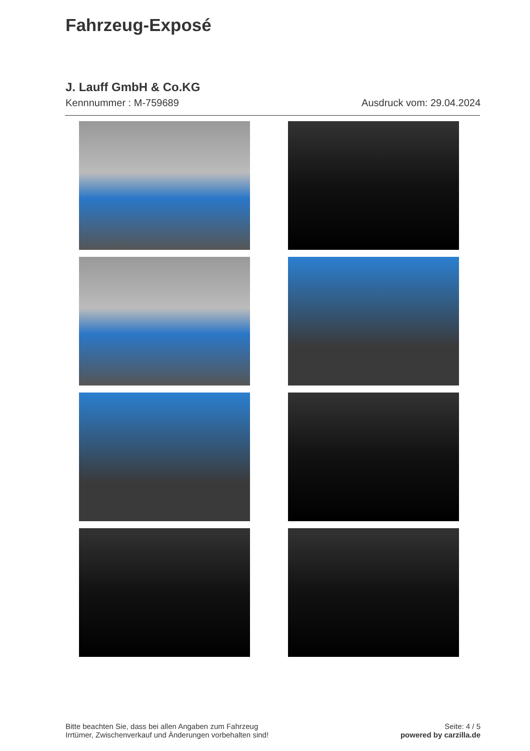Fahrzeug-Exposé
J. Lauff GmbH & Co.KG
Kennnummer : M-759689 Ausdruck vom: 29.04.2024
Bitte beachten Sie, dass bei allen Angaben zum Fahrzeug
Irrtümer, Zwischenverkauf und Änderungen vorbehalten sind!
Seite: 4 / 5
powered by carzilla.de